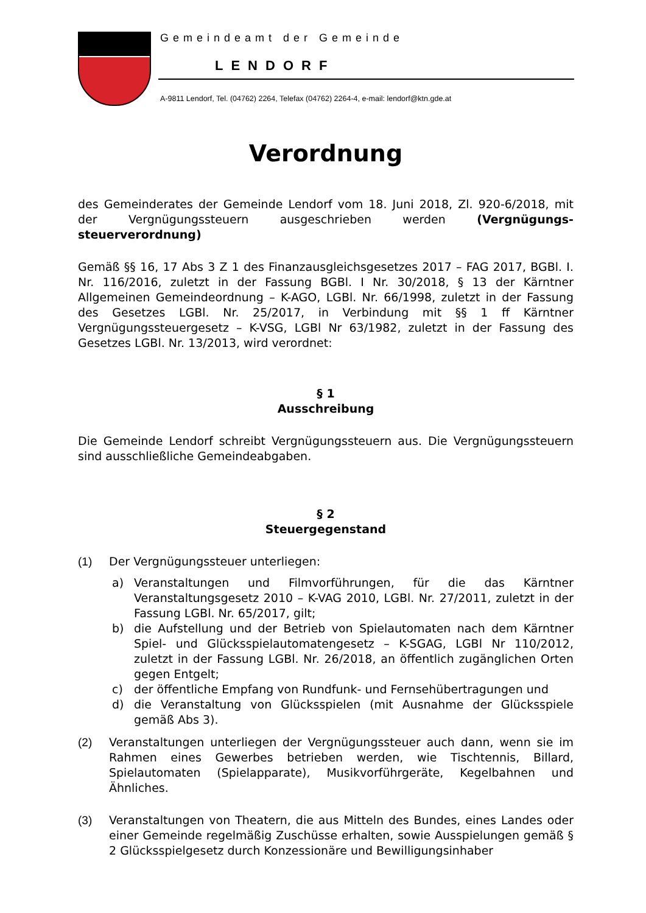Gemeindeamt der Gemeinde
LENDORF
A-9811 Lendorf, Tel. (04762) 2264, Telefax (04762) 2264-4, e-mail: lendorf@ktn.gde.at
Verordnung
des Gemeinderates der Gemeinde Lendorf vom 18. Juni 2018, Zl. 920-6/2018, mit der Vergnügungssteuern ausgeschrieben werden (Vergnügungs-steuerverordnung)
Gemäß §§ 16, 17 Abs 3 Z 1 des Finanzausgleichsgesetzes 2017 – FAG 2017, BGBl. I. Nr. 116/2016, zuletzt in der Fassung BGBl. I Nr. 30/2018, § 13 der Kärntner Allgemeinen Gemeindeordnung – K-AGO, LGBl. Nr. 66/1998, zuletzt in der Fassung des Gesetzes LGBl. Nr. 25/2017, in Verbindung mit §§ 1 ff Kärntner Vergnügungssteuergesetz – K-VSG, LGBl Nr 63/1982, zuletzt in der Fassung des Gesetzes LGBl. Nr. 13/2013, wird verordnet:
§ 1
Ausschreibung
Die Gemeinde Lendorf schreibt Vergnügungssteuern aus. Die Vergnügungssteuern sind ausschließliche Gemeindeabgaben.
§ 2
Steuergegenstand
(1) Der Vergnügungssteuer unterliegen:
a) Veranstaltungen und Filmvorführungen, für die das Kärntner Veranstaltungsgesetz 2010 – K-VAG 2010, LGBl. Nr. 27/2011, zuletzt in der Fassung LGBl. Nr. 65/2017, gilt;
b) die Aufstellung und der Betrieb von Spielautomaten nach dem Kärntner Spiel- und Glücksspielautomatengesetz – K-SGAG, LGBl Nr 110/2012, zuletzt in der Fassung LGBl. Nr. 26/2018, an öffentlich zugänglichen Orten gegen Entgelt;
c) der öffentliche Empfang von Rundfunk- und Fernsehübertragungen und
d) die Veranstaltung von Glücksspielen (mit Ausnahme der Glücksspiele gemäß Abs 3).
(2) Veranstaltungen unterliegen der Vergnügungssteuer auch dann, wenn sie im Rahmen eines Gewerbes betrieben werden, wie Tischtennis, Billard, Spielautomaten (Spielapparate), Musikvorführgeräte, Kegelbahnen und Ähnliches.
(3) Veranstaltungen von Theatern, die aus Mitteln des Bundes, eines Landes oder einer Gemeinde regelmäßig Zuschüsse erhalten, sowie Ausspielungen gemäß § 2 Glücksspielgesetz durch Konzessionäre und Bewilligungsinhaber